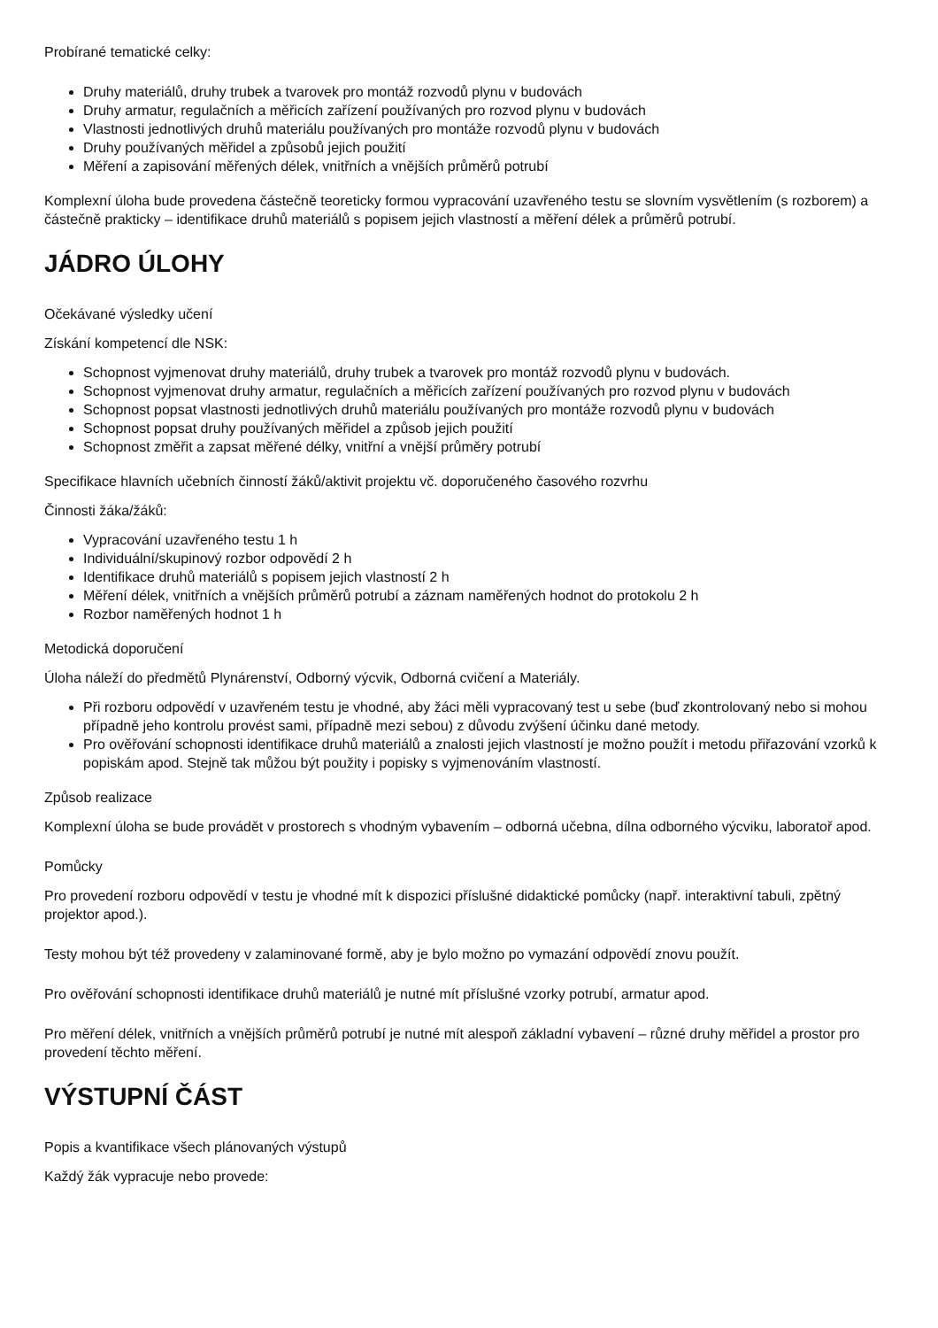Probírané tematické celky:
Druhy materiálů, druhy trubek a tvarovek pro montáž rozvodů plynu v budovách
Druhy armatur, regulačních a měřicích zařízení používaných pro rozvod plynu v budovách
Vlastnosti jednotlivých druhů materiálu používaných pro montáže rozvodů plynu v budovách
Druhy používaných měřidel a způsobů jejich použití
Měření a zapisování měřených délek, vnitřních a vnějších průměrů potrubí
Komplexní úloha bude provedena částečně teoreticky formou vypracování uzavřeného testu se slovním vysvětlením (s rozborem) a částečně prakticky – identifikace druhů materiálů s popisem jejich vlastností a měření délek a průměrů potrubí.
JÁDRO ÚLOHY
Očekávané výsledky učení
Získání kompetencí dle NSK:
Schopnost vyjmenovat druhy materiálů, druhy trubek a tvarovek pro montáž rozvodů plynu v budovách.
Schopnost vyjmenovat druhy armatur, regulačních a měřicích zařízení používaných pro rozvod plynu v budovách
Schopnost popsat vlastnosti jednotlivých druhů materiálu používaných pro montáže rozvodů plynu v budovách
Schopnost popsat druhy používaných měřidel a způsob jejich použití
Schopnost změřit a zapsat měřené délky, vnitřní a vnější průměry potrubí
Specifikace hlavních učebních činností žáků/aktivit projektu vč. doporučeného časového rozvrhu
Činnosti žáka/žáků:
Vypracování uzavřeného testu 1 h
Individuální/skupinový rozbor odpovědí 2 h
Identifikace druhů materiálů s popisem jejich vlastností 2 h
Měření délek, vnitřních a vnějších průměrů potrubí a záznam naměřených hodnot do protokolu 2 h
Rozbor naměřených hodnot 1 h
Metodická doporučení
Úloha náleží do předmětů Plynárenství, Odborný výcvik, Odborná cvičení a Materiály.
Při rozboru odpovědí v uzavřeném testu je vhodné, aby žáci měli vypracovaný test u sebe (buď zkontrolovaný nebo si mohou případně jeho kontrolu provést sami, případně mezi sebou) z důvodu zvýšení účinku dané metody.
Pro ověřování schopnosti identifikace druhů materiálů a znalosti jejich vlastností je možno použít i metodu přiřazování vzorků k popiskám apod. Stejně tak můžou být použity i popisky s vyjmenováním vlastností.
Způsob realizace
Komplexní úloha se bude provádět v prostorech s vhodným vybavením – odborná učebna, dílna odborného výcviku, laboratoř apod.
Pomůcky
Pro provedení rozboru odpovědí v testu je vhodné mít k dispozici příslušné didaktické pomůcky (např. interaktivní tabuli, zpětný projektor apod.).
Testy mohou být též provedeny v zalaminované formě, aby je bylo možno po vymazání odpovědí znovu použít.
Pro ověřování schopnosti identifikace druhů materiálů je nutné mít příslušné vzorky potrubí, armatur apod.
Pro měření délek, vnitřních a vnějších průměrů potrubí je nutné mít alespoň základní vybavení – různé druhy měřidel a prostor pro provedení těchto měření.
VÝSTUPNÍ ČÁST
Popis a kvantifikace všech plánovaných výstupů
Každý žák vypracuje nebo provede: